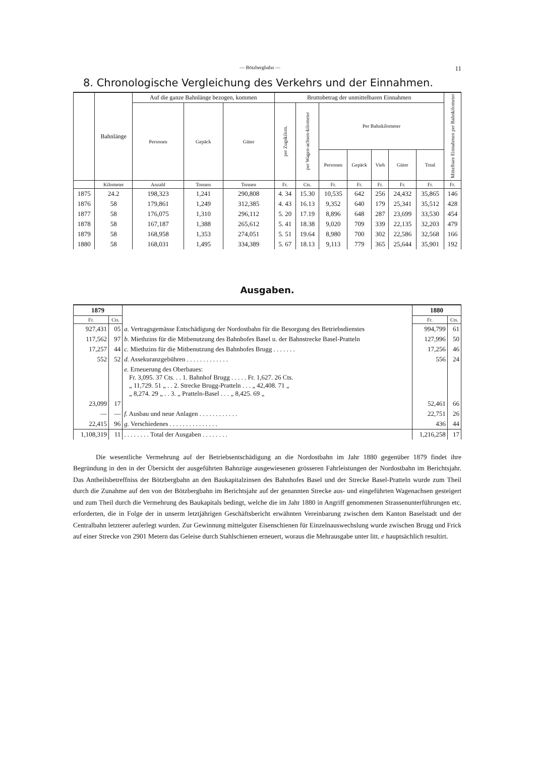— Bötzbergbahn — 11
8. Chronologische Vergleichung des Verkehrs und der Einnahmen.
| | Bahnlänge | Auf die ganze Bahnlänge bezogen, kommen | | | Bruttobetrag der unmittelbaren Einnahmen | | | | | | | Mittelbare Einnahmen per Bahnkilometer |
| --- | --- | --- | --- | --- | --- | --- | --- | --- | --- | --- | --- | --- |
| | | Personen | Gepäck | Güter | per Zugskilom. | per Wagen-achsen-kilometer | Per Bahnkilometer | | | | | |
| | | | | | | | Personen | Gepäck | Vieh | Güter | Total | |
| | Kilometer | Anzahl | Tonnen | Tonnen | Fr. | Cts. | Fr. | Fr. | Fr. | Fr. | Fr. | Fr. |
| 1875 | 24.2 | 198,323 | 1,241 | 290,808 | 4. 34 | 15.30 | 10,535 | 642 | 256 | 24,432 | 35,865 | 146 |
| 1876 | 58 | 179,861 | 1,249 | 312,385 | 4. 43 | 16.13 | 9,352 | 640 | 179 | 25,341 | 35,512 | 428 |
| 1877 | 58 | 176,075 | 1,310 | 296,112 | 5. 20 | 17.19 | 8,896 | 648 | 287 | 23,699 | 33,530 | 454 |
| 1878 | 58 | 167,187 | 1,388 | 265,612 | 5. 41 | 18.38 | 9,020 | 709 | 339 | 22,135 | 32,203 | 479 |
| 1879 | 58 | 168,958 | 1,353 | 274,051 | 5. 51 | 19.64 | 8,980 | 700 | 302 | 22,586 | 32,568 | 166 |
| 1880 | 58 | 168,031 | 1,495 | 334,389 | 5. 67 | 18.13 | 9,113 | 779 | 365 | 25,644 | 35,901 | 192 |
Ausgaben.
| 1879 | | | 1880 | |
| --- | --- | --- | --- | --- |
| Fr. | Cts. | | Fr. | Cts. |
| 927,431 | 05 | a. Vertragsgemässe Entschädigung der Nordostbahn für die Besorgung des Betriebsdienstes | 994,799 | 61 |
| 117,562 | 97 | b. Miethzins für die Mitbenutzung des Bahnhofes Basel u. der Bahnstrecke Basel-Pratteln | 127,996 | 50 |
| 17,257 | 44 | c. Miethzins für die Mitbenutzung des Bahnhofes Brugg . . . . . . . | 17,256 | 46 |
| 552 | 52 | d. Assekuranzgebühren . . . . . . . . . . . . . | 556 | 24 |
| | | e. Erneuerung des Oberbaues: Fr. 3,095. 37 Cts. . . 1. Bahnhof Brugg . . . . . Fr. 1,627. 26 Cts. „ 11,729. 51 „ . . 2. Strecke Brugg-Pratteln . . . „ 42,408. 71 „ „ 8,274. 29 „ . . 3. „ Pratteln-Basel . . . „ 8,425. 69 „ | | |
| 23,099 | 17 | | 52,461 | 66 |
| — | — | f. Ausbau und neue Anlagen . . . . . . . . . . . . | 22,751 | 26 |
| 22,415 | 96 | g. Verschiedenes . . . . . . . . . . . . . . . | 436 | 44 |
| 1,108,319 | 11 | . . . . . . . . Total der Ausgaben . . . . . . . . | 1,216,258 | 17 |
Die wesentliche Vermehrung auf der Betriebsentschädigung an die Nordostbahn im Jahr 1880 gegenüber 1879 findet ihre Begründung in den in der Übersicht der ausgeführten Bahnzüge ausgewiesenen grösseren Fahrleistungen der Nordostbahn im Berichtsjahr. Das Antheilsbetreffniss der Bötzbergbahn an den Baukapitalzinsen des Bahnhofes Basel und der Strecke Basel-Pratteln wurde zum Theil durch die Zunahme auf den von der Bötzbergbahn im Berichtsjahr auf der genannten Strecke aus- und eingeführten Wagenachsen gesteigert und zum Theil durch die Vermehrung des Baukapitals bedingt, welche die im Jahr 1880 in Angriff genommenen Strassenunterführungen etc. erforderten, die in Folge der in unserm letztjährigen Geschäftsbericht erwähnten Vereinbarung zwischen dem Kanton Baselstadt und der Centralbahn letzterer auferlegt wurden. Zur Gewinnung mittelguter Eisenschienen für Einzelnauswechslung wurde zwischen Brugg und Frick auf einer Strecke von 2901 Metern das Geleise durch Stahlschienen erneuert, woraus die Mehrausgabe unter litt. e hauptsächlich resultirt.